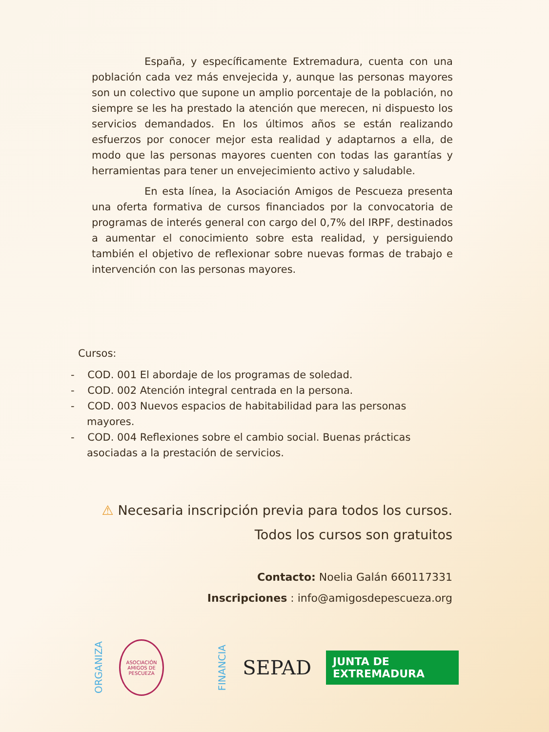España, y específicamente Extremadura, cuenta con una población cada vez más envejecida y, aunque las personas mayores son un colectivo que supone un amplio porcentaje de la población, no siempre se les ha prestado la atención que merecen, ni dispuesto los servicios demandados. En los últimos años se están realizando esfuerzos por conocer mejor esta realidad y adaptarnos a ella, de modo que las personas mayores cuenten con todas las garantías y herramientas para tener un envejecimiento activo y saludable.
En esta línea, la Asociación Amigos de Pescueza presenta una oferta formativa de cursos financiados por la convocatoria de programas de interés general con cargo del 0,7% del IRPF, destinados a aumentar el conocimiento sobre esta realidad, y persiguiendo también el objetivo de reflexionar sobre nuevas formas de trabajo e intervención con las personas mayores.
Cursos:
- COD. 001 El abordaje de los programas de soledad.
- COD. 002 Atención integral centrada en la persona.
- COD. 003 Nuevos espacios de habitabilidad para las personas mayores.
- COD. 004 Reflexiones sobre el cambio social. Buenas prácticas asociadas a la prestación de servicios.
⚠ Necesaria inscripción previa para todos los cursos.
Todos los cursos son gratuitos
Contacto: Noelia Galán 660117331
Inscripciones : info@amigosdepescueza.org
ORGANIZA
ASOCIACIÓN AMIGOS DE PESCUEZA
FINANCIA
SEPAD
JUNTA DE EXTREMADURA